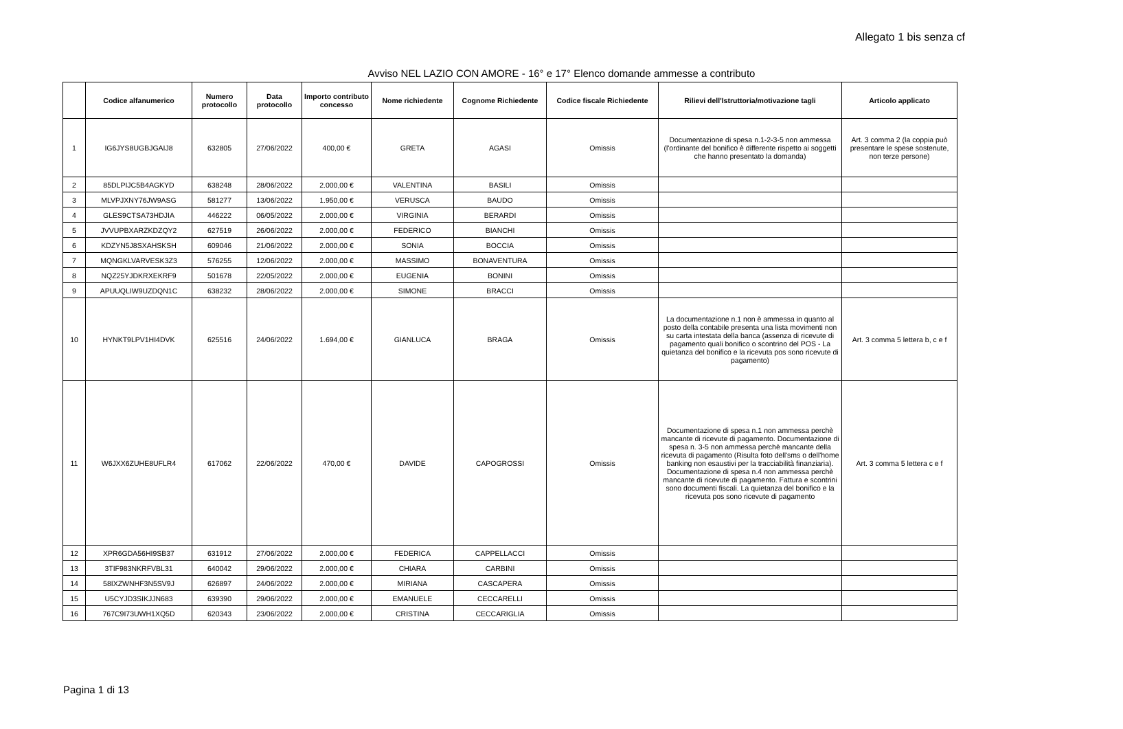Allegato 1 bis senza cf
Avviso NEL LAZIO CON AMORE - 16° e 17° Elenco domande ammesse a contributo
| | Codice alfanumerico | Numero protocollo | Data protocollo | Importo contributo concesso | Nome richiedente | Cognome Richiedente | Codice fiscale Richiedente | Rilievi dell'Istruttoria/motivazione tagli | Articolo applicato |
| --- | --- | --- | --- | --- | --- | --- | --- | --- | --- |
| 1 | IG6JYS8UGBJGAIJ8 | 632805 | 27/06/2022 | 400,00 € | GRETA | AGASI | Omissis | Documentazione di spesa n.1-2-3-5 non ammessa (l'ordinante del bonifico è differente rispetto ai soggetti che hanno presentato la domanda) | Art. 3 comma 2 (la coppia può presentare le spese sostenute, non terze persone) |
| 2 | 85DLPIJC5B4AGKYD | 638248 | 28/06/2022 | 2.000,00 € | VALENTINA | BASILI | Omissis | | |
| 3 | MLVPJXNY76JW9ASG | 581277 | 13/06/2022 | 1.950,00 € | VERUSCA | BAUDO | Omissis | | |
| 4 | GLES9CTSA73HDJIA | 446222 | 06/05/2022 | 2.000,00 € | VIRGINIA | BERARDI | Omissis | | |
| 5 | JVVUPBXARZKDZQY2 | 627519 | 26/06/2022 | 2.000,00 € | FEDERICO | BIANCHI | Omissis | | |
| 6 | KDZYN5J8SXAHSKSH | 609046 | 21/06/2022 | 2.000,00 € | SONIA | BOCCIA | Omissis | | |
| 7 | MQNGKLVARVESK3Z3 | 576255 | 12/06/2022 | 2.000,00 € | MASSIMO | BONAVENTURA | Omissis | | |
| 8 | NQZ25YJDKRXEKRF9 | 501678 | 22/05/2022 | 2.000,00 € | EUGENIA | BONINI | Omissis | | |
| 9 | APUUQLIW9UZDQN1C | 638232 | 28/06/2022 | 2.000,00 € | SIMONE | BRACCI | Omissis | | |
| 10 | HYNKT9LPV1HI4DVK | 625516 | 24/06/2022 | 1.694,00 € | GIANLUCA | BRAGA | Omissis | La documentazione n.1 non è ammessa in quanto al posto della contabile presenta una lista movimenti non su carta intestata della banca (assenza di ricevute di pagamento quali bonifico o scontrino del POS - La quietanza del bonifico e la ricevuta pos sono ricevute di pagamento) | Art. 3 comma 5 lettera b, c e f |
| 11 | W6JXX6ZUHE8UFLR4 | 617062 | 22/06/2022 | 470,00 € | DAVIDE | CAPOGROSSI | Omissis | Documentazione di spesa n.1 non ammessa perchè mancante di ricevute di pagamento. Documentazione di spesa n. 3-5 non ammessa perchè mancante della ricevuta di pagamento (Risulta foto dell'sms o dell'home banking non esaustivi per la tracciabilità finanziaria). Documentazione di spesa n.4 non ammessa perchè mancante di ricevute di pagamento. Fattura e scontrini sono documenti fiscali. La quietanza del bonifico e la ricevuta pos sono ricevute di pagamento | Art. 3 comma 5 lettera c e f |
| 12 | XPR6GDA56HI9SB37 | 631912 | 27/06/2022 | 2.000,00 € | FEDERICA | CAPPELLACCI | Omissis | | |
| 13 | 3TIF983NKRFVBL31 | 640042 | 29/06/2022 | 2.000,00 € | CHIARA | CARBINI | Omissis | | |
| 14 | 58IXZWNHF3N5SV9J | 626897 | 24/06/2022 | 2.000,00 € | MIRIANA | CASCAPERA | Omissis | | |
| 15 | U5CYJD3SIKJJN683 | 639390 | 29/06/2022 | 2.000,00 € | EMANUELE | CECCARELLI | Omissis | | |
| 16 | 767C9I73UWH1XQ5D | 620343 | 23/06/2022 | 2.000,00 € | CRISTINA | CECCARIGLIA | Omissis | | |
Pagina 1 di 13